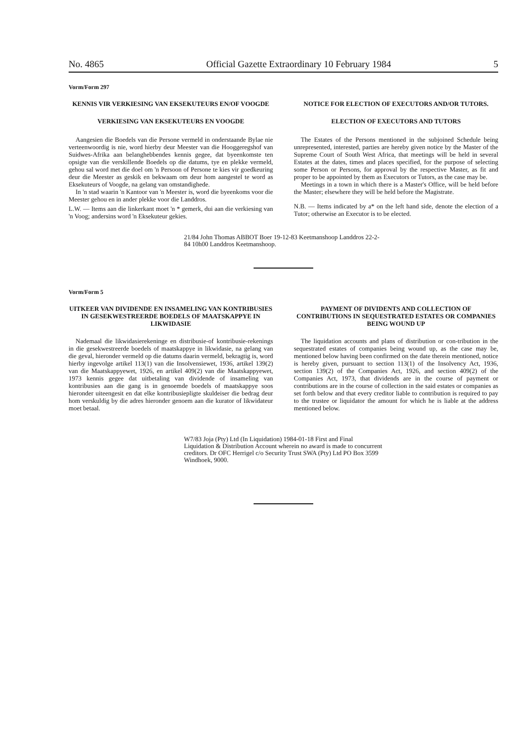No. 4865 Official Gazette Extraordinary 10 February 1984 5
Vorm/Form 297
KENNIS VIR VERKIESING VAN EKSEKUTEURS EN/OF VOOGDE
VERKIESING VAN EKSEKUTEURS EN VOOGDE
Aangesien die Boedels van die Persone vermeld in onderstaande Bylae nie verteenwoordig is nie, word hierby deur Meester van die Hooggeregshof van Suidwes-Afrika aan belanghebbendes kennis gegee, dat byeenkomste ten opsigte van die verskillende Boedels op die datums, tye en plekke vermeld, gehou sal word met die doel om 'n Persoon of Persone te kies vir goedkeuring deur die Meester as geskik en bekwaam om deur hom aangestel te word as Eksekuteurs of Voogde, na gelang van omstandighede.
In 'n stad waarin 'n Kantoor van 'n Meester is, word die byeenkoms voor die Meester gehou en in ander plekke voor die Landdros.
L.W. — Items aan die linkerkant moet 'n * gemerk, dui aan die verkiesing van 'n Voog; andersins word 'n Eksekuteur gekies.
NOTICE FOR ELECTION OF EXECUTORS AND/OR TUTORS.
ELECTION OF EXECUTORS AND TUTORS
The Estates of the Persons mentioned in the subjoined Schedule being unrepresented, interested, parties are hereby given notice by the Master of the Supreme Court of South West Africa, that meetings will be held in several Estates at the dates, times and places specified, for the purpose of selecting some Person or Persons, for approval by the respective Master, as fit and proper to be appointed by them as Executors or Tutors, as the case may be.
Meetings in a town in which there is a Master's Office, will be held before the Master; elsewhere they will be held before the Magistrate.
N.B. — Items indicated by a* on the left hand side, denote the election of a Tutor; otherwise an Executor is to be elected.
21/84 John Thomas ABBOT Boer 19-12-83 Keetmanshoop Landdros 22-2-84 10h00 Landdros Keetmanshoop.
Vorm/Form 5
UITKEER VAN DIVIDENDE EN INSAMELING VAN KONTRIBUSIES IN GESEKWESTREERDE BOEDELS OF MAATSKAPPYE IN LIKWIDASIE
Nademaal die likwidasierekeninge en distribusie-of kontribusie-rekenings in die gesekwestreerde boedels of maatskappye in likwidasie, na gelang van die geval, hieronder vermeld op die datums daarin vermeld, bekragtig is, word hierby ingevolge artikel 113(1) van die Insolvensiewet, 1936, artikel 139(2) van die Maatskappyewet, 1926, en artikel 409(2) van die Maatskappyewet, 1973 kennis gegee dat uitbetaling van dividende of insameling van kontribusies aan die gang is in genoemde boedels of maatskappye soos hieronder uiteengesit en dat elke kontribusiepligte skuldeiser die bedrag deur hom verskuldig by die adres hieronder genoem aan die kurator of likwidateur moet betaal.
PAYMENT OF DIVIDENTS AND COLLECTION OF CONTRIBUTIONS IN SEQUESTRATED ESTATES OR COMPANIES BEING WOUND UP
The liquidation accounts and plans of distribution or con-tribution in the sequestrated estates of companies being wound up, as the case may be, mentioned below having been confirmed on the date therein mentioned, notice is hereby given, pursuant to section 113(1) of the Insolvency Act, 1936, section 139(2) of the Companies Act, 1926, and section 409(2) of the Companies Act, 1973, that dividends are in the course of payment or contributions are in the course of collection in the said estates or companies as set forth below and that every creditor liable to contribution is required to pay to the trustee or liquidator the amount for which he is liable at the address mentioned below.
W7/83 Joja (Pty) Ltd (In Liquidation) 1984-01-18 First and Final Liquidation & Distribution Account wherein no award is made to concurrent creditors. Dr OFC Herrigel c/o Security Trust SWA (Pty) Ltd PO Box 3599 Windhoek, 9000.